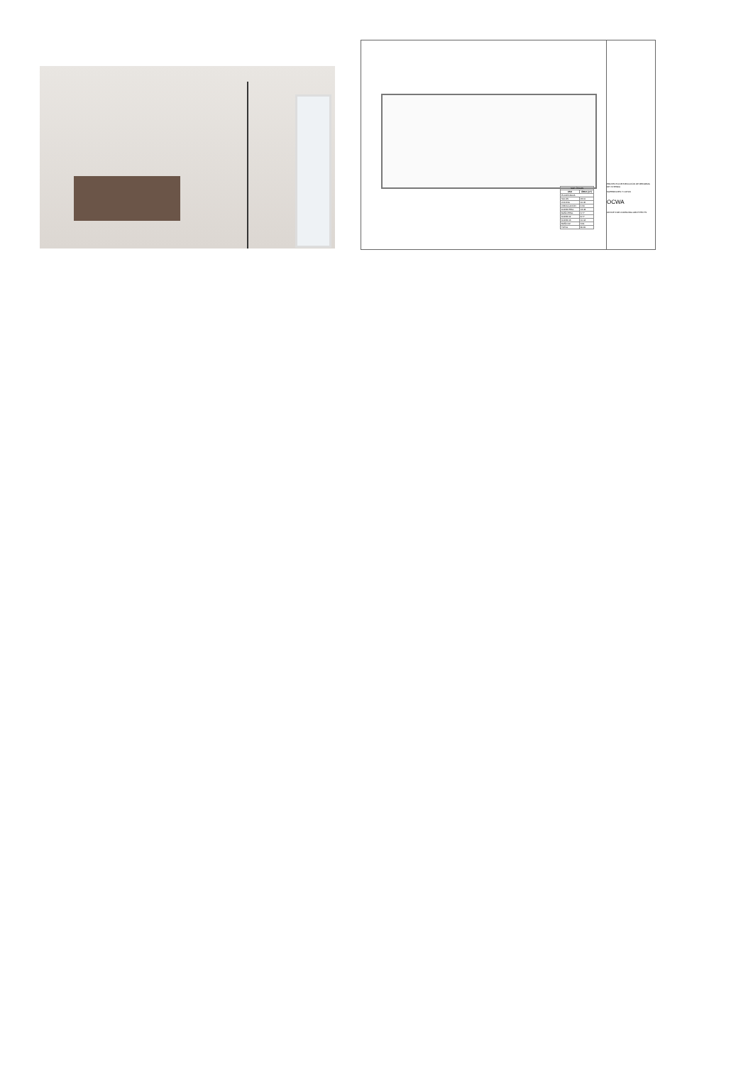| SUP. ÚTILES | |
| --- | --- |
| USO | ÁREA (m²) |
| PLANTA BAJA | |
| SALÓN | 23.10 |
| COCINA | 10.45 |
| CIRCULACIÓN | 4.34 |
| DORM PPAL | 13.43 |
| BAÑO PPAL | 3.77 |
| DORM 02 | 8.77 |
| DORM 03 | 10.04 |
| BAÑO 02 | 3.91 |
| TOTAL | 80.81 |
PROYECTO DE EJECUCIÓN DE REFORMA DE VIVIENDA
SUPERFICIES Y COTAS
OCWA
OFFICE FOR COMMUNAL ARCHITECTS